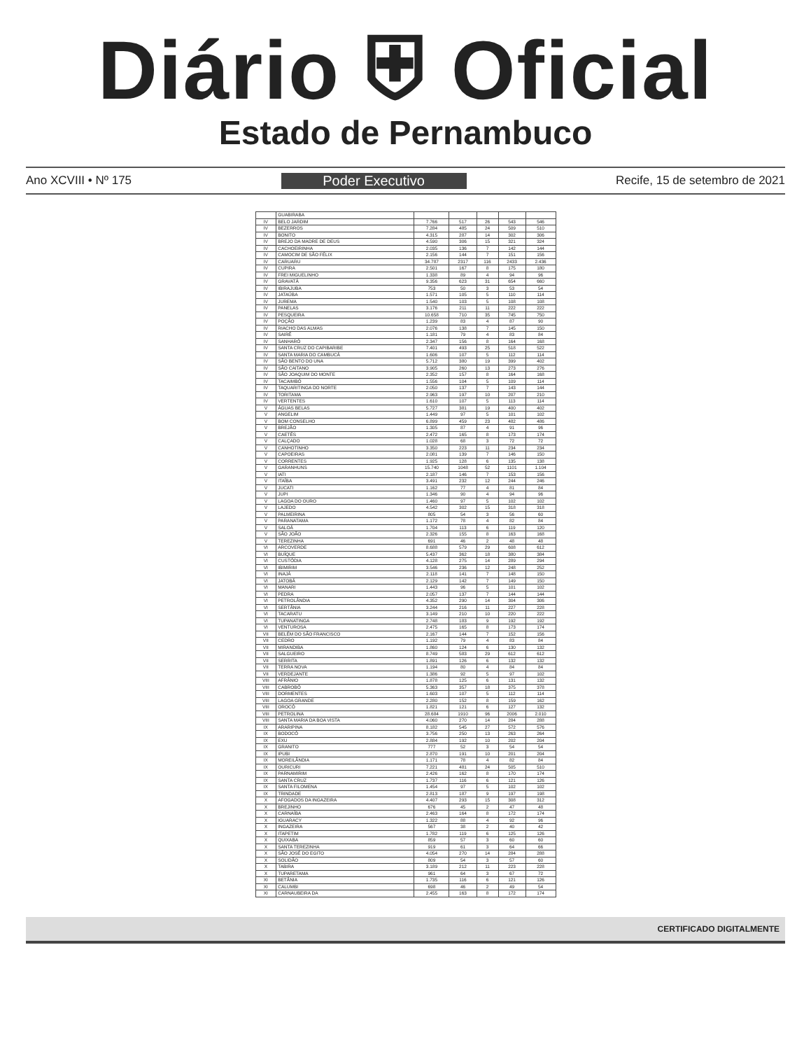Diário ⛨ Oficial
Estado de Pernambuco
Ano XCVIII • Nº 175 Poder Executivo Recife, 15 de setembro de 2021
| | GUABIRABA | | | | | |
| IV | BELO JARDIM | 7.766 | 517 | 26 | 543 | 546 |
| IV | BEZERROS | 7.284 | 485 | 24 | 509 | 510 |
| IV | BONITO | 4.315 | 287 | 14 | 302 | 306 |
| IV | BREJO DA MADRE DE DEUS | 4.590 | 306 | 15 | 321 | 324 |
| IV | CACHOEIRINHA | 2.035 | 136 | 7 | 142 | 144 |
| IV | CAMOCIM DE SÃO FÉLIX | 2.156 | 144 | 7 | 151 | 156 |
| IV | CARUARU | 34.787 | 2317 | 116 | 2433 | 2.436 |
| IV | CUPIRA | 2.501 | 167 | 8 | 175 | 180 |
| IV | FREI MIGUELINHO | 1.338 | 89 | 4 | 94 | 96 |
| IV | GRAVATÁ | 9.356 | 623 | 31 | 654 | 660 |
| IV | IBIRAJUBA | 753 | 50 | 3 | 53 | 54 |
| IV | JATAÚBA | 1.571 | 105 | 5 | 110 | 114 |
| IV | JUREMA | 1.540 | 103 | 5 | 108 | 108 |
| IV | PANELAS | 3.176 | 211 | 11 | 222 | 222 |
| IV | PESQUEIRA | 10.658 | 710 | 35 | 745 | 750 |
| IV | POÇÃO | 1.239 | 83 | 4 | 87 | 90 |
| IV | RIACHO DAS ALMAS | 2.076 | 138 | 7 | 145 | 150 |
| IV | SAIRÉ | 1.181 | 79 | 4 | 83 | 84 |
| IV | SANHARÓ | 2.347 | 156 | 8 | 164 | 168 |
| IV | SANTA CRUZ DO CAPIBARIBE | 7.401 | 493 | 25 | 518 | 522 |
| IV | SANTA MARIA DO CAMBUCÁ | 1.606 | 107 | 5 | 112 | 114 |
| IV | SÃO BENTO DO UNA | 5.712 | 380 | 19 | 399 | 402 |
| IV | SÃO CAITANO | 3.905 | 260 | 13 | 273 | 276 |
| IV | SÃO JOAQUIM DO MONTE | 2.352 | 157 | 8 | 164 | 168 |
| IV | TACAIMBÓ | 1.556 | 104 | 5 | 109 | 114 |
| IV | TAQUARITINGA DO NORTE | 2.050 | 137 | 7 | 143 | 144 |
| IV | TORITAMA | 2.963 | 197 | 10 | 207 | 210 |
| IV | VERTENTES | 1.610 | 107 | 5 | 113 | 114 |
| V | ÁGUAS BELAS | 5.727 | 381 | 19 | 400 | 402 |
| V | ANGELIM | 1.449 | 97 | 5 | 101 | 102 |
| V | BOM CONSELHO | 6.899 | 459 | 23 | 482 | 486 |
| V | BREJÃO | 1.305 | 87 | 4 | 91 | 96 |
| V | CAETÉS | 2.472 | 165 | 8 | 173 | 174 |
| V | CALÇADO | 1.028 | 68 | 3 | 72 | 72 |
| V | CANHOTINHO | 3.350 | 223 | 11 | 234 | 234 |
| V | CAPOEIRAS | 2.081 | 139 | 7 | 146 | 150 |
| V | CORRENTES | 1.925 | 128 | 6 | 135 | 138 |
| V | GARANHUNS | 15.740 | 1048 | 52 | 1101 | 1.104 |
| V | IATI | 2.187 | 146 | 7 | 153 | 156 |
| V | ITAÍBA | 3.491 | 232 | 12 | 244 | 246 |
| V | JUCATI | 1.162 | 77 | 4 | 81 | 84 |
| V | JUPI | 1.346 | 90 | 4 | 94 | 96 |
| V | LAGOA DO OURO | 1.460 | 97 | 5 | 102 | 102 |
| V | LAJEDO | 4.542 | 302 | 15 | 318 | 318 |
| V | PALMEIRINA | 805 | 54 | 3 | 56 | 60 |
| V | PARANATAMA | 1.172 | 78 | 4 | 82 | 84 |
| V | SALOÁ | 1.704 | 113 | 6 | 119 | 120 |
| V | SÃO JOÃO | 2.326 | 155 | 8 | 163 | 168 |
| V | TEREZINHA | 691 | 46 | 2 | 48 | 48 |
| VI | ARCOVERDE | 8.688 | 579 | 29 | 608 | 612 |
| VI | BUÍQUE | 5.437 | 362 | 18 | 380 | 384 |
| VI | CUSTÓDIA | 4.128 | 275 | 14 | 289 | 294 |
| VI | IBIMIRIM | 3.546 | 236 | 12 | 248 | 252 |
| VI | INAJÁ | 2.118 | 141 | 7 | 148 | 150 |
| VI | JATOBÁ | 2.129 | 142 | 7 | 149 | 150 |
| VI | MANARI | 1.443 | 96 | 5 | 101 | 102 |
| VI | PEDRA | 2.057 | 137 | 7 | 144 | 144 |
| VI | PETROLÂNDIA | 4.352 | 290 | 14 | 304 | 306 |
| VI | SERTÂNIA | 3.244 | 216 | 11 | 227 | 228 |
| VI | TACARATU | 3.149 | 210 | 10 | 220 | 222 |
| VI | TUPANATINGA | 2.748 | 183 | 9 | 192 | 192 |
| VI | VENTUROSA | 2.475 | 165 | 8 | 173 | 174 |
| VII | BELÉM DO SÃO FRANCISCO | 2.167 | 144 | 7 | 152 | 156 |
| VII | CEDRO | 1.192 | 79 | 4 | 83 | 84 |
| VII | MIRANDIBA | 1.860 | 124 | 6 | 130 | 132 |
| VII | SALGUEIRO | 8.749 | 583 | 29 | 612 | 612 |
| VII | SERRITA | 1.891 | 126 | 6 | 132 | 132 |
| VII | TERRA NOVA | 1.194 | 80 | 4 | 84 | 84 |
| VII | VERDEJANTE | 1.386 | 92 | 5 | 97 | 102 |
| VIII | AFRÂNIO | 1.878 | 125 | 6 | 131 | 132 |
| VIII | CABROBÓ | 5.363 | 357 | 18 | 375 | 378 |
| VIII | DORMENTES | 1.603 | 107 | 5 | 112 | 114 |
| VIII | LAGOA GRANDE | 2.280 | 152 | 8 | 159 | 162 |
| VIII | OROCÓ | 1.821 | 121 | 6 | 127 | 132 |
| VIII | PETROLINA | 28.684 | 1910 | 96 | 2006 | 2.010 |
| VIII | SANTA MARIA DA BOA VISTA | 4.060 | 270 | 14 | 284 | 288 |
| IX | ARARIPINA | 8.182 | 545 | 27 | 572 | 576 |
| IX | BODOCÓ | 3.756 | 250 | 13 | 263 | 264 |
| IX | EXU | 2.884 | 192 | 10 | 202 | 204 |
| IX | GRANITO | 777 | 52 | 3 | 54 | 54 |
| IX | IPUBI | 2.870 | 191 | 10 | 201 | 204 |
| IX | MOREILÂNDIA | 1.171 | 78 | 4 | 82 | 84 |
| IX | OURICURI | 7.221 | 481 | 24 | 505 | 510 |
| IX | PARNAMIRIM | 2.426 | 162 | 8 | 170 | 174 |
| IX | SANTA CRUZ | 1.737 | 116 | 6 | 121 | 126 |
| IX | SANTA FILOMENA | 1.454 | 97 | 5 | 102 | 102 |
| IX | TRINDADE | 2.813 | 187 | 9 | 197 | 198 |
| X | AFOGADOS DA INGAZEIRA | 4.407 | 293 | 15 | 308 | 312 |
| X | BREJINHO | 676 | 45 | 2 | 47 | 48 |
| X | CARNAÍBA | 2.463 | 164 | 8 | 172 | 174 |
| X | IGUARACY | 1.322 | 88 | 4 | 92 | 96 |
| X | INGAZEIRA | 567 | 38 | 2 | 40 | 42 |
| X | ITAPETIM | 1.782 | 119 | 6 | 125 | 126 |
| X | QUIXABA | 859 | 57 | 3 | 60 | 60 |
| X | SANTA TEREZINHA | 919 | 61 | 3 | 64 | 66 |
| X | SÃO JOSÉ DO EGITO | 4.054 | 270 | 14 | 284 | 288 |
| X | SOLIDÃO | 809 | 54 | 3 | 57 | 60 |
| X | TABIRA | 3.189 | 212 | 11 | 223 | 228 |
| X | TUPARETAMA | 961 | 64 | 3 | 67 | 72 |
| XI | BETÂNIA | 1.735 | 116 | 6 | 121 | 126 |
| XI | CALUMBI | 698 | 46 | 2 | 49 | 54 |
| XI | CARNAUBEIRA DA | 2.455 | 163 | 8 | 172 | 174 |
CERTIFICADO DIGITALMENTE